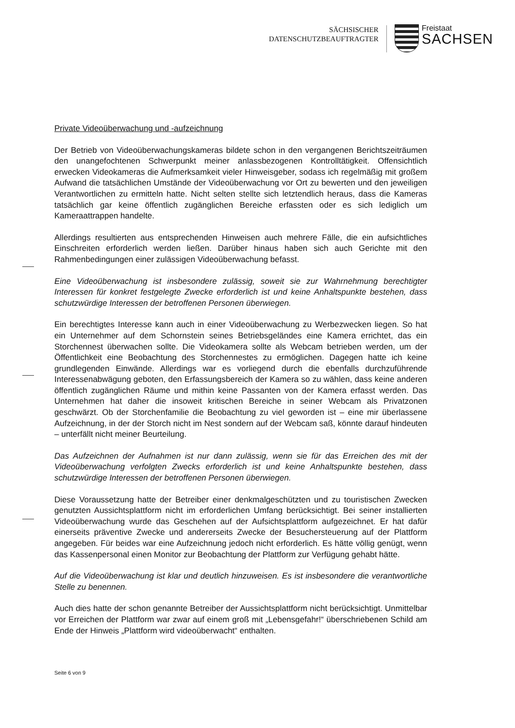SÄCHSISCHER
DATENSCHUTZBEAUFTRAGTER
Freistaat
SACHSEN
Private Videoüberwachung und -aufzeichnung
Der Betrieb von Videoüberwachungskameras bildete schon in den vergangenen Berichtszeiträumen den unangefochtenen Schwerpunkt meiner anlassbezogenen Kontrolltätigkeit. Offensichtlich erwecken Videokameras die Aufmerksamkeit vieler Hinweisgeber, sodass ich regelmäßig mit großem Aufwand die tatsächlichen Umstände der Videoüberwachung vor Ort zu bewerten und den jeweiligen Verantwortlichen zu ermitteln hatte. Nicht selten stellte sich letztendlich heraus, dass die Kameras tatsächlich gar keine öffentlich zugänglichen Bereiche erfassten oder es sich lediglich um Kameraattrappen handelte.
Allerdings resultierten aus entsprechenden Hinweisen auch mehrere Fälle, die ein aufsichtliches Einschreiten erforderlich werden ließen. Darüber hinaus haben sich auch Gerichte mit den Rahmenbedingungen einer zulässigen Videoüberwachung befasst.
Eine Videoüberwachung ist insbesondere zulässig, soweit sie zur Wahrnehmung berechtigter Interessen für konkret festgelegte Zwecke erforderlich ist und keine Anhaltspunkte bestehen, dass schutzwürdige Interessen der betroffenen Personen überwiegen.
Ein berechtigtes Interesse kann auch in einer Videoüberwachung zu Werbezwecken liegen. So hat ein Unternehmer auf dem Schornstein seines Betriebsgeländes eine Kamera errichtet, das ein Storchennest überwachen sollte. Die Videokamera sollte als Webcam betrieben werden, um der Öffentlichkeit eine Beobachtung des Storchennestes zu ermöglichen. Dagegen hatte ich keine grundlegenden Einwände. Allerdings war es vorliegend durch die ebenfalls durchzuführende Interessenabwägung geboten, den Erfassungsbereich der Kamera so zu wählen, dass keine anderen öffentlich zugänglichen Räume und mithin keine Passanten von der Kamera erfasst werden. Das Unternehmen hat daher die insoweit kritischen Bereiche in seiner Webcam als Privatzonen geschwärzt. Ob der Storchenfamilie die Beobachtung zu viel geworden ist – eine mir überlassene Aufzeichnung, in der der Storch nicht im Nest sondern auf der Webcam saß, könnte darauf hindeuten – unterfällt nicht meiner Beurteilung.
Das Aufzeichnen der Aufnahmen ist nur dann zulässig, wenn sie für das Erreichen des mit der Videoüberwachung verfolgten Zwecks erforderlich ist und keine Anhaltspunkte bestehen, dass schutzwürdige Interessen der betroffenen Personen überwiegen.
Diese Voraussetzung hatte der Betreiber einer denkmalgeschützten und zu touristischen Zwecken genutzten Aussichtsplattform nicht im erforderlichen Umfang berücksichtigt. Bei seiner installierten Videoüberwachung wurde das Geschehen auf der Aufsichtsplattform aufgezeichnet. Er hat dafür einerseits präventive Zwecke und andererseits Zwecke der Besuchersteuerung auf der Plattform angegeben. Für beides war eine Aufzeichnung jedoch nicht erforderlich. Es hätte völlig genügt, wenn das Kassenpersonal einen Monitor zur Beobachtung der Plattform zur Verfügung gehabt hätte.
Auf die Videoüberwachung ist klar und deutlich hinzuweisen. Es ist insbesondere die verantwortliche Stelle zu benennen.
Auch dies hatte der schon genannte Betreiber der Aussichtsplattform nicht berücksichtigt. Unmittelbar vor Erreichen der Plattform war zwar auf einem groß mit „Lebensgefahr!“ überschriebenen Schild am Ende der Hinweis „Plattform wird videoüberwacht“ enthalten.
Seite 6 von 9